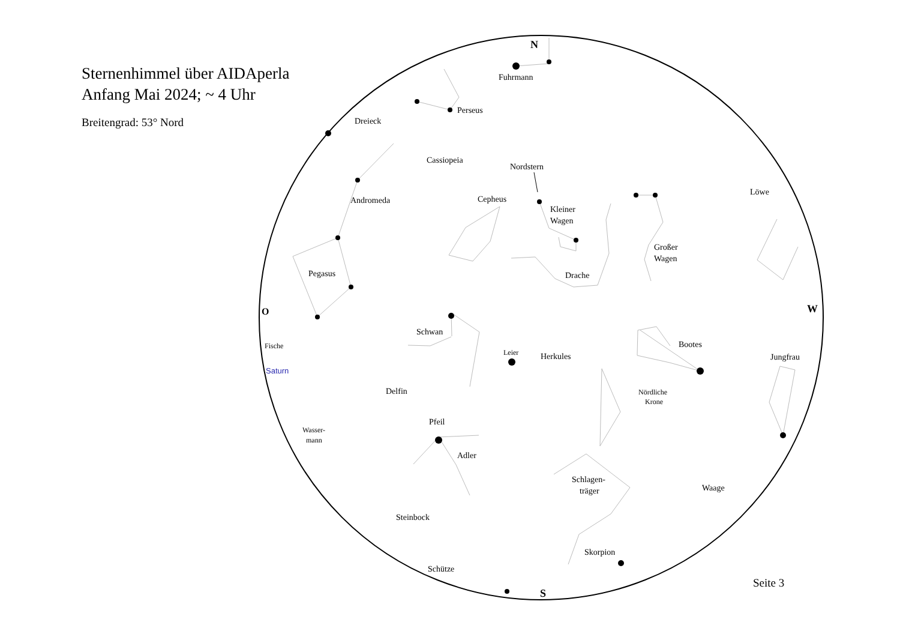Sternenhimmel über AIDAperla
Anfang Mai 2024; ~ 4 Uhr
Breitengrad: 53° Nord
N
S
O
W
Fuhrmann
Perseus
Dreieck
Cassiopeia
Nordstern
Andromeda
Cepheus
Kleiner
Wagen
Löwe
Großer
Wagen
Pegasus
Drache
Schwan
Fische
Bootes
Leier
Herkules
Jungfrau
Saturn
Delfin
Nördliche
Krone
Pfeil
Wasser-
mann
Adler
Schlagen-
träger
Waage
Steinbock
Skorpion
Schütze
Seite 3